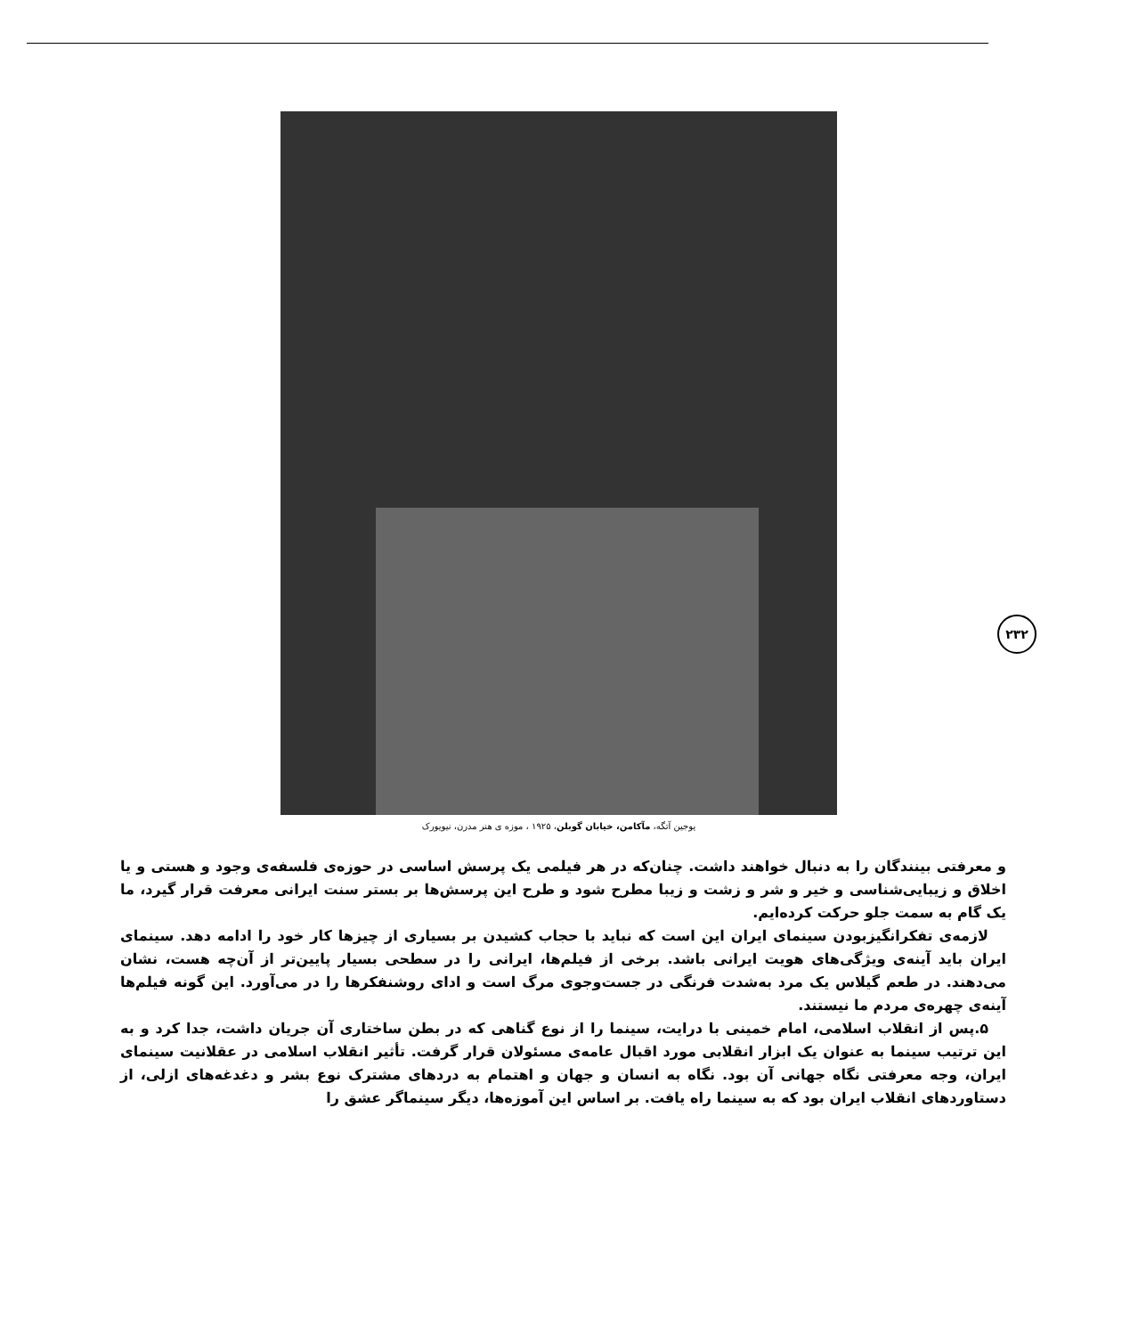یوجین آتگه، مآکامن، خیابان گوبلن، ۱۹۲۵ ، موزه ی هنر مدرن، نیویورک
۲۳۲
و معرفتی بینندگان را به دنبال خواهند داشت. چنان‌که در هر فیلمی یک پرسش اساسی در حوزه‌ی فلسفه‌ی وجود و هستی و یا اخلاق و زیبایی‌شناسی و خیر و شر و زشت و زیبا مطرح شود و طرح این پرسش‌ها بر بستر سنت ایرانی معرفت قرار گیرد، ما یک گام به سمت جلو حرکت کرده‌ایم.
لازمه‌ی تفکرانگیزبودن سینمای ایران این است که نباید با حجاب کشیدن بر بسیاری از چیزها کار خود را ادامه دهد. سینمای ایران باید آینه‌ی ویژگی‌های هویت ایرانی باشد. برخی از فیلم‌ها، ایرانی را در سطحی بسیار پایین‌تر از آن‌چه هست، نشان می‌دهند. در طعم گیلاس یک مرد به‌شدت فرنگی در جست‌وجوی مرگ است و ادای روشنفکرها را در می‌آورد. این گونه فیلم‌ها آینه‌ی چهره‌ی مردم ما نیستند.
۵.پس از انقلاب اسلامی، امام خمینی با درایت، سینما را از نوع گناهی که در بطن ساختاری آن جریان داشت، جدا کرد و به این ترتیب سینما به عنوان یک ابزار انقلابی مورد اقبال عامه‌ی مسئولان قرار گرفت. تأثیر انقلاب اسلامی در عقلانیت سینمای ایران، وجه معرفتی نگاه جهانی آن بود. نگاه به انسان و جهان و اهتمام به دردهای مشترک نوع بشر و دغدغه‌های ازلی، از دستاوردهای انقلاب ایران بود که به سینما راه یافت. بر اساس این آموزه‌ها، دیگر سینماگر عشق را